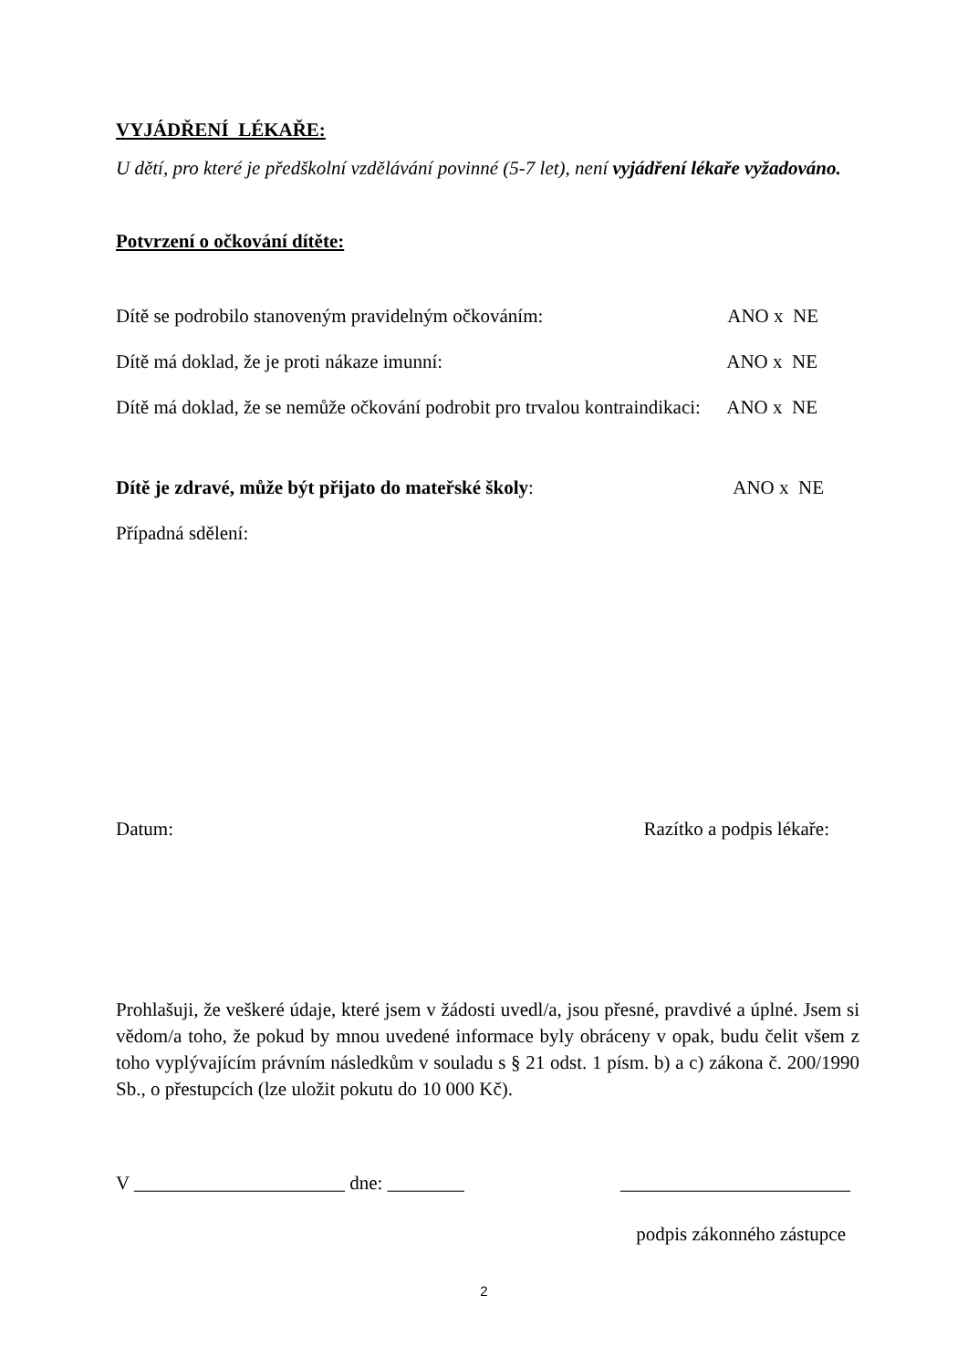VYJÁDŘENÍ LÉKAŘE:
U dětí, pro které je předškolní vzdělávání povinné (5-7 let), není vyjádření lékaře vyžadováno.
Potvrzení o očkování dítěte:
Dítě se podrobilo stanoveným pravidelným očkováním: ANO x NE
Dítě má doklad, že je proti nákaze imunní: ANO x NE
Dítě má doklad, že se nemůže očkování podrobit pro trvalou kontraindikaci: ANO x NE
Dítě je zdravé, může být přijato do mateřské školy: ANO x NE
Případná sdělení:
Datum: Razítko a podpis lékaře:
Prohlašuji, že veškeré údaje, které jsem v žádosti uvedl/a, jsou přesné, pravdivé a úplné. Jsem si vědom/a toho, že pokud by mnou uvedené informace byly obráceny v opak, budu čelit všem z toho vyplývajícím právním následkům v souladu s § 21 odst. 1 písm. b) a c) zákona č. 200/1990 Sb., o přestupcích (lze uložit pokutu do 10 000 Kč).
V ______________________ dne: ________ ________________________
podpis zákonného zástupce
2